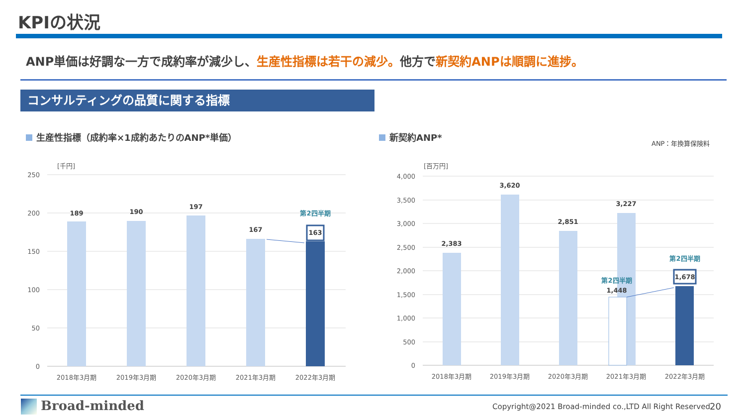KPIの状況
ANP単価は好調な一方で成約率が減少し、生産性指標は若干の減少。他方で新契約ANPは順調に進捗。
コンサルティングの品質に関する指標
生産性指標（成約率×1成約あたりのANP*単価）
新契約ANP*
ANP：年換算保険料
[千円]
250
200
150
100
50
0
189
190
197
167
163
第2四半期
2018年3月期
2019年3月期
2020年3月期
2021年3月期
2022年3月期
[百万円]
4,000
3,500
3,000
2,500
2,000
1,500
1,000
500
0
2,383
3,620
2,851
3,227
1,448
1,678
第2四半期
第2四半期
2018年3月期
2019年3月期
2020年3月期
2021年3月期
2022年3月期
Broad-minded
Copyright@2021 Broad-minded co.,LTD All Right Reserved
20